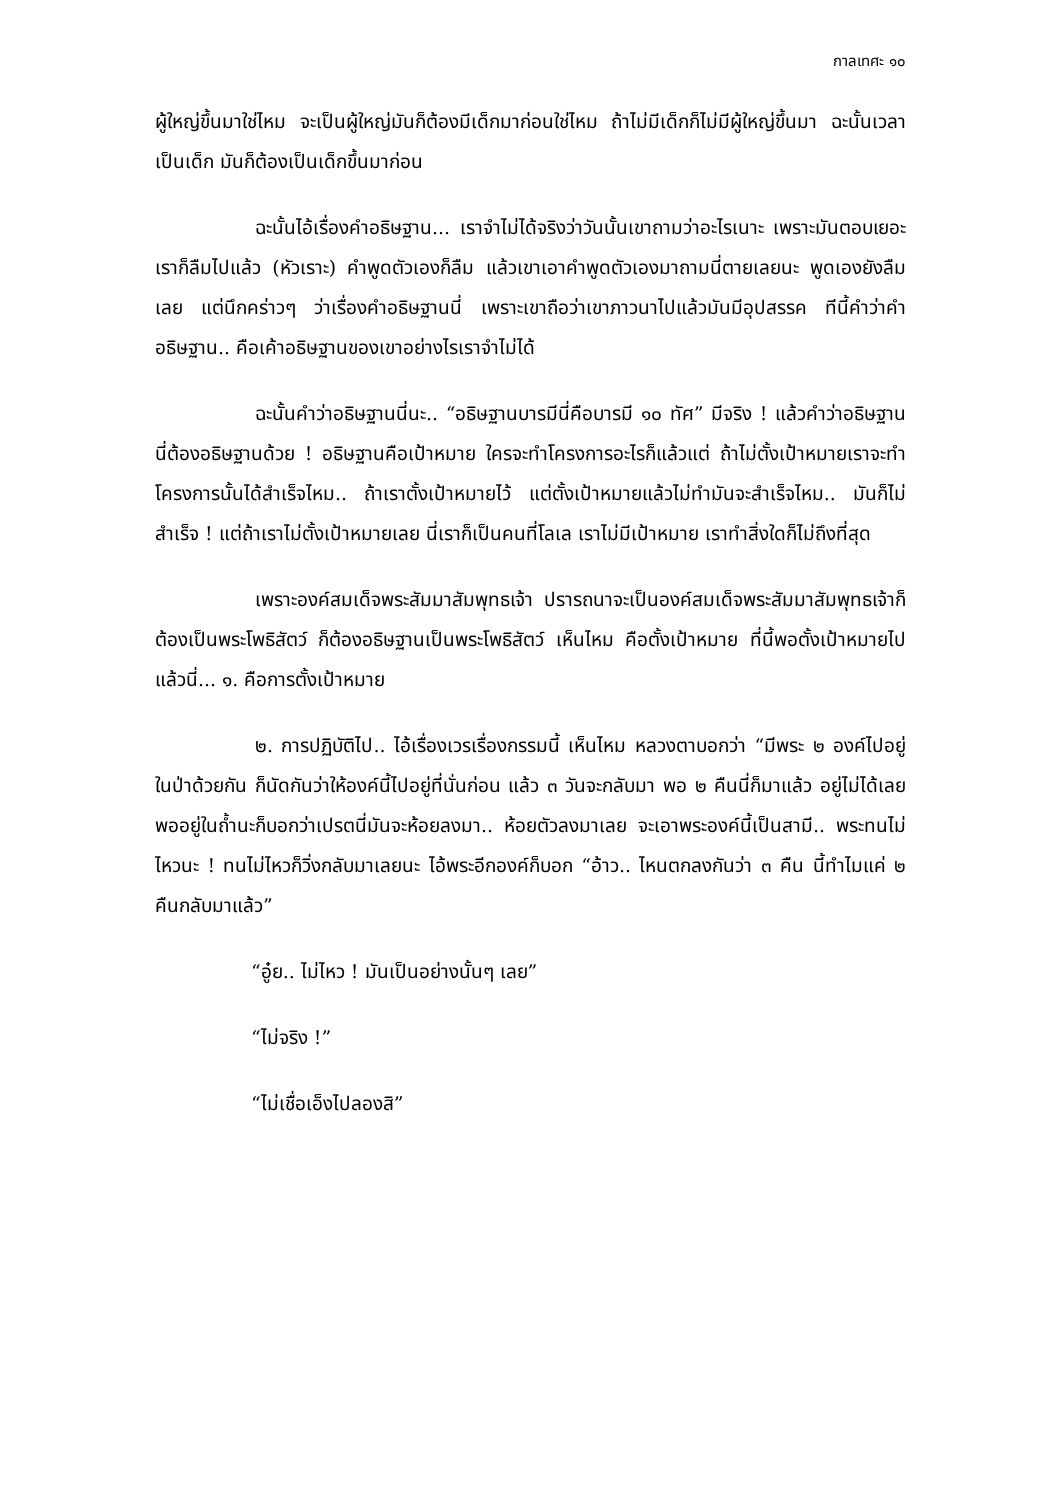กาลเทศะ ๑๐
ผู้ใหญ่ขึ้นมาใช่ไหม จะเป็นผู้ใหญ่มันก็ต้องมีเด็กมาก่อนใช่ไหม ถ้าไม่มีเด็กก็ไม่มีผู้ใหญ่ขึ้นมา ฉะนั้นเวลาเป็นเด็ก มันก็ต้องเป็นเด็กขึ้นมาก่อน
ฉะนั้นไอ้เรื่องคำอธิษฐาน... เราจำไม่ได้จริงว่าวันนั้นเขาถามว่าอะไรเนาะ เพราะมันตอบเยอะ เราก็ลืมไปแล้ว (หัวเราะ) คำพูดตัวเองก็ลืม แล้วเขาเอาคำพูดตัวเองมาถามนี่ตายเลยนะ พูดเองยังลืมเลย แต่นึกคร่าวๆ ว่าเรื่องคำอธิษฐานนี่ เพราะเขาถือว่าเขาภาวนาไปแล้วมันมีอุปสรรค ทีนี้คำว่าคำอธิษฐาน.. คือเค้าอธิษฐานของเขาอย่างไรเราจำไม่ได้
ฉะนั้นคำว่าอธิษฐานนี่นะ.. “อธิษฐานบารมีนี่คือบารมี ๑๐ ทัศ” มีจริง ! แล้วคำว่าอธิษฐานนี่ต้องอธิษฐานด้วย ! อธิษฐานคือเป้าหมาย ใครจะทำโครงการอะไรก็แล้วแต่ ถ้าไม่ตั้งเป้าหมายเราจะทำโครงการนั้นได้สำเร็จไหม.. ถ้าเราตั้งเป้าหมายไว้ แต่ตั้งเป้าหมายแล้วไม่ทำมันจะสำเร็จไหม.. มันก็ไม่สำเร็จ ! แต่ถ้าเราไม่ตั้งเป้าหมายเลย นี่เราก็เป็นคนที่โลเล เราไม่มีเป้าหมาย เราทำสิ่งใดก็ไม่ถึงที่สุด
เพราะองค์สมเด็จพระสัมมาสัมพุทธเจ้า ปรารถนาจะเป็นองค์สมเด็จพระสัมมาสัมพุทธเจ้าก็ต้องเป็นพระโพธิสัตว์ ก็ต้องอธิษฐานเป็นพระโพธิสัตว์ เห็นไหม คือตั้งเป้าหมาย ที่นี้พอตั้งเป้าหมายไปแล้วนี่... ๑. คือการตั้งเป้าหมาย
๒. การปฏิบัติไป.. ไอ้เรื่องเวรเรื่องกรรมนี้ เห็นไหม หลวงตาบอกว่า “มีพระ ๒ องค์ไปอยู่ในป่าด้วยกัน ก็นัดกันว่าให้องค์นี้ไปอยู่ที่นั่นก่อน แล้ว ๓ วันจะกลับมา พอ ๒ คืนนี่ก็มาแล้ว อยู่ไม่ได้เลย พออยู่ในถ้ำนะก็บอกว่าเปรตนี่มันจะห้อยลงมา.. ห้อยตัวลงมาเลย จะเอาพระองค์นี้เป็นสามี.. พระทนไม่ไหวนะ ! ทนไม่ไหวก็วิ่งกลับมาเลยนะ ไอ้พระอีกองค์ก็บอก “อ้าว.. ไหนตกลงกันว่า ๓ คืน นี้ทำไมแค่ ๒ คืนกลับมาแล้ว”
“อู๋ย.. ไม่ไหว ! มันเป็นอย่างนั้นๆ เลย”
“ไม่จริง !”
“ไม่เชื่อเอ็งไปลองสิ”